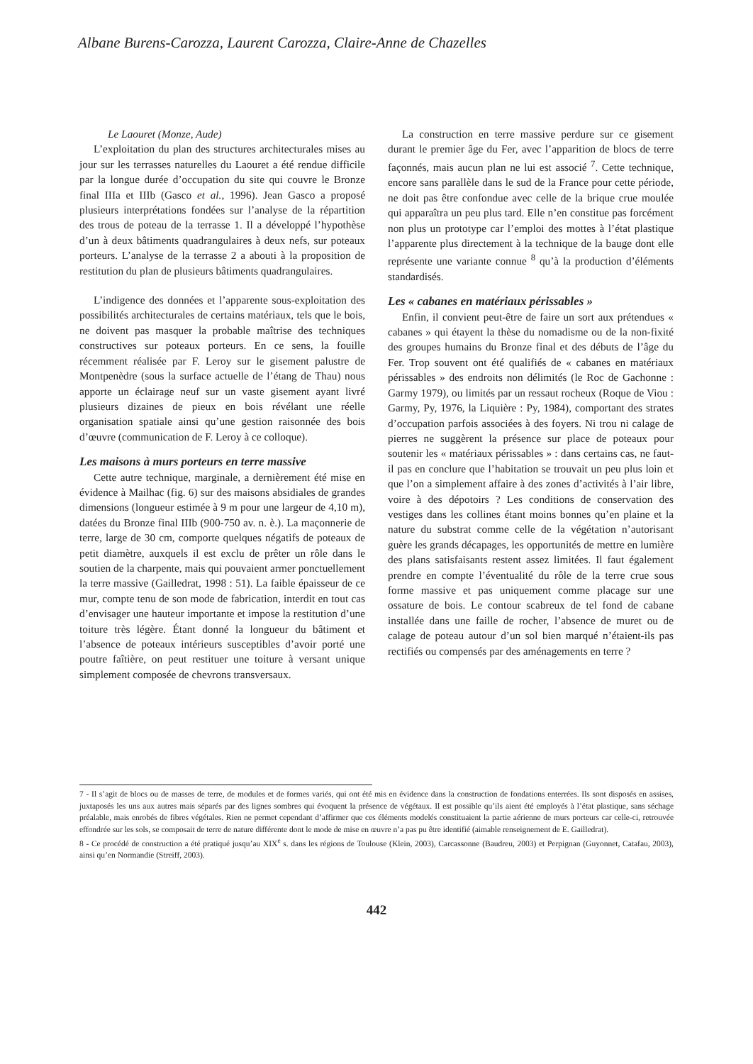Albane Burens-Carozza, Laurent Carozza, Claire-Anne de Chazelles
Le Laouret (Monze, Aude)
L’exploitation du plan des structures architecturales mises au jour sur les terrasses naturelles du Laouret a été rendue difficile par la longue durée d’occupation du site qui couvre le Bronze final IIIa et IIIb (Gasco et al., 1996). Jean Gasco a proposé plusieurs interprétations fondées sur l’analyse de la répartition des trous de poteau de la terrasse 1. Il a développé l’hypothèse d’un à deux bâtiments quadrangulaires à deux nefs, sur poteaux porteurs. L’analyse de la terrasse 2 a abouti à la proposition de restitution du plan de plusieurs bâtiments quadrangulaires.
L’indigence des données et l’apparente sous-exploitation des possibilités architecturales de certains matériaux, tels que le bois, ne doivent pas masquer la probable maîtrise des techniques constructives sur poteaux porteurs. En ce sens, la fouille récemment réalisée par F. Leroy sur le gisement palustre de Montpenèdre (sous la surface actuelle de l’étang de Thau) nous apporte un éclairage neuf sur un vaste gisement ayant livré plusieurs dizaines de pieux en bois révélant une réelle organisation spatiale ainsi qu’une gestion raisonnée des bois d’œuvre (communication de F. Leroy à ce colloque).
Les maisons à murs porteurs en terre massive
Cette autre technique, marginale, a dernièrement été mise en évidence à Mailhac (fig. 6) sur des maisons absidiales de grandes dimensions (longueur estimée à 9 m pour une largeur de 4,10 m), datées du Bronze final IIIb (900-750 av. n. è.). La maçonnerie de terre, large de 30 cm, comporte quelques négatifs de poteaux de petit diamètre, auxquels il est exclu de prêter un rôle dans le soutien de la charpente, mais qui pouvaient armer ponctuellement la terre massive (Gailledrat, 1998 : 51). La faible épaisseur de ce mur, compte tenu de son mode de fabrication, interdit en tout cas d’envisager une hauteur importante et impose la restitution d’une toiture très légère. Étant donné la longueur du bâtiment et l’absence de poteaux intérieurs susceptibles d’avoir porté une poutre faîtière, on peut restituer une toiture à versant unique simplement composée de chevrons transversaux.
La construction en terre massive perdure sur ce gisement durant le premier âge du Fer, avec l’apparition de blocs de terre façonnés, mais aucun plan ne lui est associé <sup>7</sup>. Cette technique, encore sans parallèle dans le sud de la France pour cette période, ne doit pas être confondue avec celle de la brique crue moulée qui apparaîtra un peu plus tard. Elle n’en constitue pas forcément non plus un prototype car l’emploi des mottes à l’état plastique l’apparente plus directement à la technique de la bauge dont elle représente une variante connue <sup>8</sup> qu’à la production d’éléments standardisés.
Les « cabanes en matériaux périssables »
Enfin, il convient peut-être de faire un sort aux prétendues « cabanes » qui étayent la thèse du nomadisme ou de la non-fixité des groupes humains du Bronze final et des débuts de l’âge du Fer. Trop souvent ont été qualifiés de « cabanes en matériaux périssables » des endroits non délimités (le Roc de Gachonne : Garmy 1979), ou limités par un ressaut rocheux (Roque de Viou : Garmy, Py, 1976, la Liquière : Py, 1984), comportant des strates d’occupation parfois associées à des foyers. Ni trou ni calage de pierres ne suggèrent la présence sur place de poteaux pour soutenir les « matériaux périssables » : dans certains cas, ne faut-il pas en conclure que l’habitation se trouvait un peu plus loin et que l’on a simplement affaire à des zones d’activités à l’air libre, voire à des dépotoirs ? Les conditions de conservation des vestiges dans les collines étant moins bonnes qu’en plaine et la nature du substrat comme celle de la végétation n’autorisant guère les grands décapages, les opportunités de mettre en lumière des plans satisfaisants restent assez limitées. Il faut également prendre en compte l’éventualité du rôle de la terre crue sous forme massive et pas uniquement comme placage sur une ossature de bois. Le contour scabreux de tel fond de cabane installée dans une faille de rocher, l’absence de muret ou de calage de poteau autour d’un sol bien marqué n’étaient-ils pas rectifiés ou compensés par des aménagements en terre ?
7 - Il s’agit de blocs ou de masses de terre, de modules et de formes variés, qui ont été mis en évidence dans la construction de fondations enterrées. Ils sont disposés en assises, juxtaposés les uns aux autres mais séparés par des lignes sombres qui évoquent la présence de végétaux. Il est possible qu’ils aient été employés à l’état plastique, sans séchage préalable, mais enrobés de fibres végétales. Rien ne permet cependant d’affirmer que ces éléments modelés constituaient la partie aérienne de murs porteurs car celle-ci, retrouvée effondrée sur les sols, se composait de terre de nature différente dont le mode de mise en œuvre n’a pas pu être identifié (aimable renseignement de E. Gailledrat).
8 - Ce procédé de construction a été pratiqué jusqu’au XIX<sup>e</sup> s. dans les régions de Toulouse (Klein, 2003), Carcassonne (Baudreu, 2003) et Perpignan (Guyonnet, Catafau, 2003), ainsi qu’en Normandie (Streiff, 2003).
442